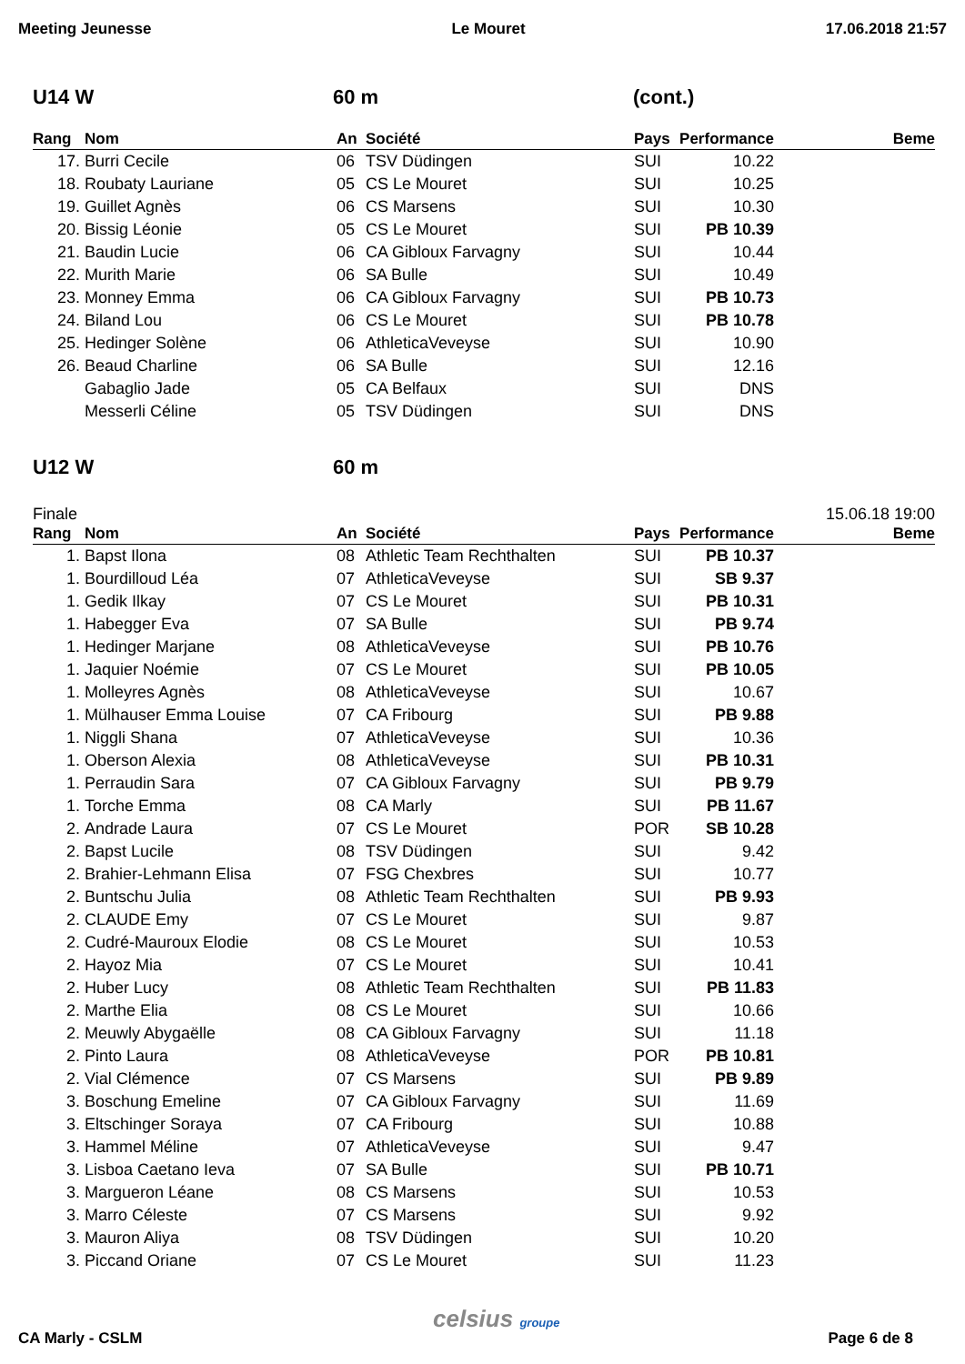Meeting Jeunesse Le Mouret 17.06.2018 21:57
U14 W 60 m (cont.)
| Rang | Nom | An | Société | Pays | Performance | Beme |
| --- | --- | --- | --- | --- | --- | --- |
| 17. | Burri Cecile | 06 | TSV Düdingen | SUI | 10.22 | |
| 18. | Roubaty Lauriane | 05 | CS Le Mouret | SUI | 10.25 | |
| 19. | Guillet Agnès | 06 | CS Marsens | SUI | 10.30 | |
| 20. | Bissig Léonie | 05 | CS Le Mouret | SUI | PB 10.39 | |
| 21. | Baudin Lucie | 06 | CA Gibloux Farvagny | SUI | 10.44 | |
| 22. | Murith Marie | 06 | SA Bulle | SUI | 10.49 | |
| 23. | Monney Emma | 06 | CA Gibloux Farvagny | SUI | PB 10.73 | |
| 24. | Biland Lou | 06 | CS Le Mouret | SUI | PB 10.78 | |
| 25. | Hedinger Solène | 06 | AthleticaVeveyse | SUI | 10.90 | |
| 26. | Beaud Charline | 06 | SA Bulle | SUI | 12.16 | |
| | Gabaglio Jade | 05 | CA Belfaux | SUI | DNS | |
| | Messerli Céline | 05 | TSV Düdingen | SUI | DNS | |
U12 W 60 m
Finale 15.06.18 19:00
| Rang | Nom | An | Société | Pays | Performance | Beme |
| --- | --- | --- | --- | --- | --- | --- |
| 1. | Bapst Ilona | 08 | Athletic Team Rechthalten | SUI | PB 10.37 | |
| 1. | Bourdilloud Léa | 07 | AthleticaVeveyse | SUI | SB 9.37 | |
| 1. | Gedik Ilkay | 07 | CS Le Mouret | SUI | PB 10.31 | |
| 1. | Habegger Eva | 07 | SA Bulle | SUI | PB 9.74 | |
| 1. | Hedinger Marjane | 08 | AthleticaVeveyse | SUI | PB 10.76 | |
| 1. | Jaquier Noémie | 07 | CS Le Mouret | SUI | PB 10.05 | |
| 1. | Molleyres Agnès | 08 | AthleticaVeveyse | SUI | 10.67 | |
| 1. | Mülhauser Emma Louise | 07 | CA Fribourg | SUI | PB 9.88 | |
| 1. | Niggli Shana | 07 | AthleticaVeveyse | SUI | 10.36 | |
| 1. | Oberson Alexia | 08 | AthleticaVeveyse | SUI | PB 10.31 | |
| 1. | Perraudin Sara | 07 | CA Gibloux Farvagny | SUI | PB 9.79 | |
| 1. | Torche Emma | 08 | CA Marly | SUI | PB 11.67 | |
| 2. | Andrade Laura | 07 | CS Le Mouret | POR | SB 10.28 | |
| 2. | Bapst Lucile | 08 | TSV Düdingen | SUI | 9.42 | |
| 2. | Brahier-Lehmann Elisa | 07 | FSG Chexbres | SUI | 10.77 | |
| 2. | Buntschu Julia | 08 | Athletic Team Rechthalten | SUI | PB 9.93 | |
| 2. | CLAUDE Emy | 07 | CS Le Mouret | SUI | 9.87 | |
| 2. | Cudré-Mauroux Elodie | 08 | CS Le Mouret | SUI | 10.53 | |
| 2. | Hayoz Mia | 07 | CS Le Mouret | SUI | 10.41 | |
| 2. | Huber Lucy | 08 | Athletic Team Rechthalten | SUI | PB 11.83 | |
| 2. | Marthe Elia | 08 | CS Le Mouret | SUI | 10.66 | |
| 2. | Meuwly Abygaëlle | 08 | CA Gibloux Farvagny | SUI | 11.18 | |
| 2. | Pinto Laura | 08 | AthleticaVeveyse | POR | PB 10.81 | |
| 2. | Vial Clémence | 07 | CS Marsens | SUI | PB 9.89 | |
| 3. | Boschung Emeline | 07 | CA Gibloux Farvagny | SUI | 11.69 | |
| 3. | Eltschinger Soraya | 07 | CA Fribourg | SUI | 10.88 | |
| 3. | Hammel Méline | 07 | AthleticaVeveyse | SUI | 9.47 | |
| 3. | Lisboa Caetano Ieva | 07 | SA Bulle | SUI | PB 10.71 | |
| 3. | Margueron Léane | 08 | CS Marsens | SUI | 10.53 | |
| 3. | Marro Céleste | 07 | CS Marsens | SUI | 9.92 | |
| 3. | Mauron Aliya | 08 | TSV Düdingen | SUI | 10.20 | |
| 3. | Piccand Oriane | 07 | CS Le Mouret | SUI | 11.23 | |
celsius groupe
CA Marly - CSLM Page 6 de 8